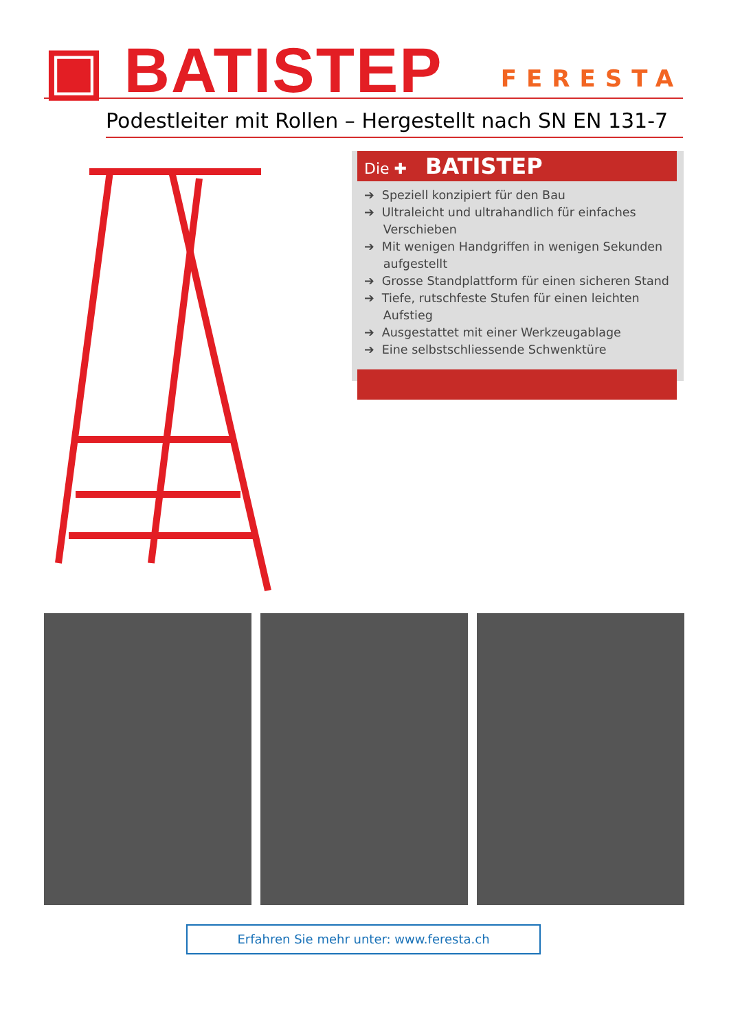▣ BATISTEP FERESTA
Podestleiter mit Rollen – Hergestellt nach SN EN 131-7
Die ✚ BATISTEP
➔ Speziell konzipiert für den Bau
➔ Ultraleicht und ultrahandlich für einfaches
Verschieben
➔ Mit wenigen Handgriffen in wenigen Sekunden
aufgestellt
➔ Grosse Standplattform für einen sicheren Stand
➔ Tiefe, rutschfeste Stufen für einen leichten
Aufstieg
➔ Ausgestattet mit einer Werkzeugablage
➔ Eine selbstschliessende Schwenktüre
Erfahren Sie mehr unter: www.feresta.ch